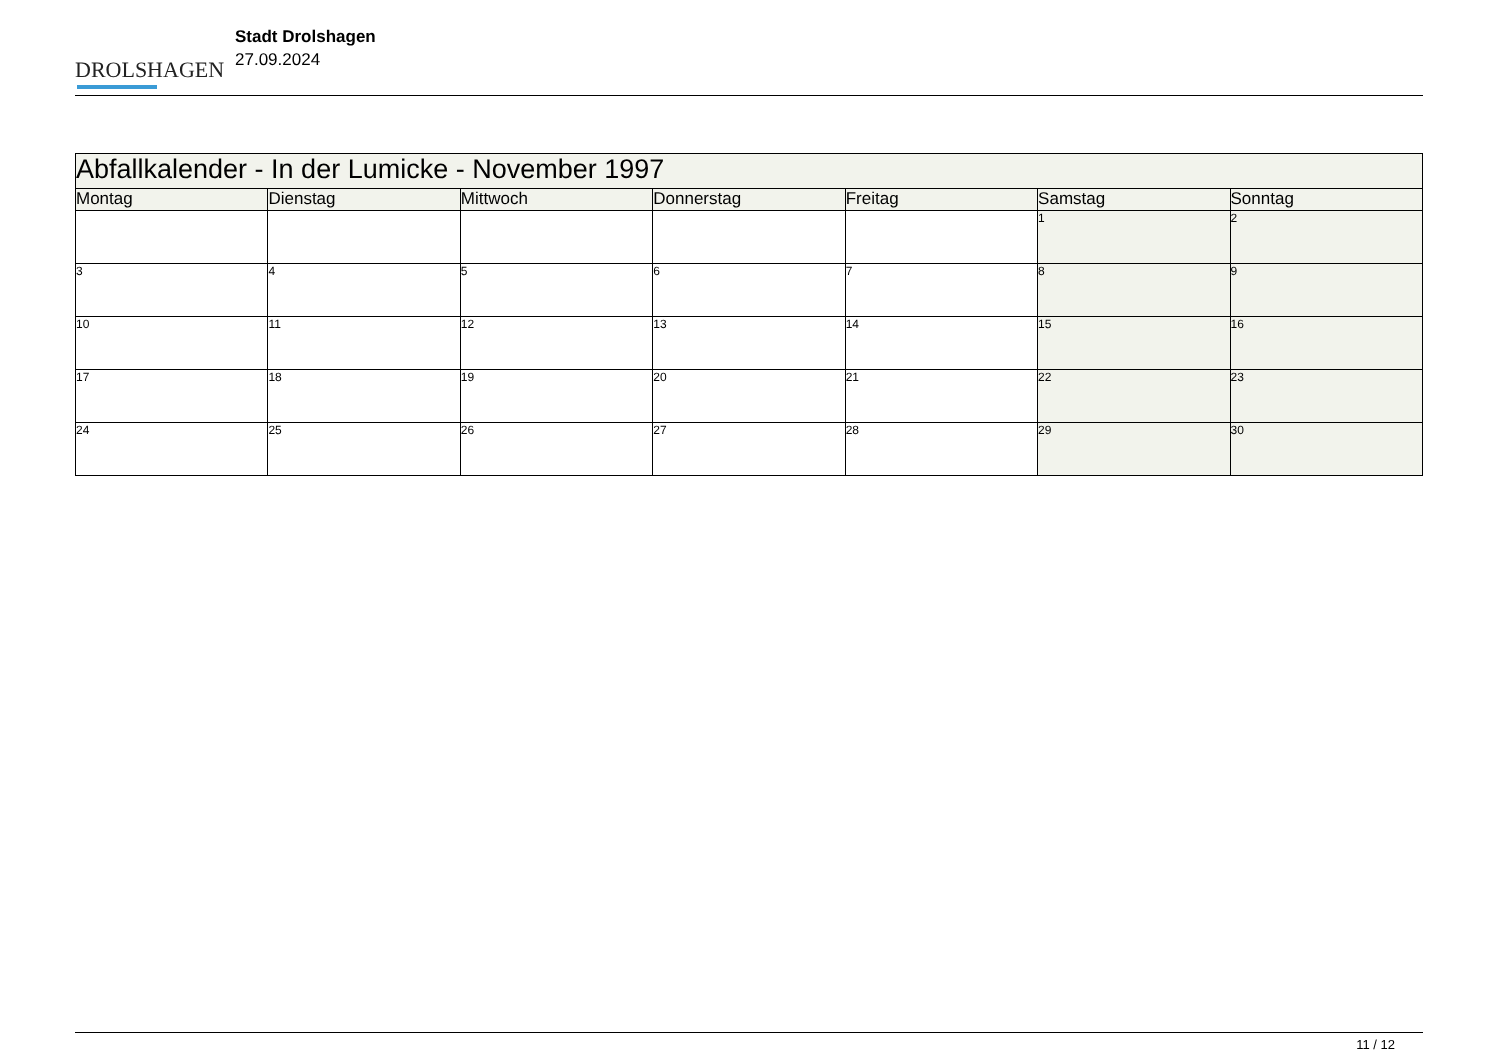DROLSHAGEN
Stadt Drolshagen
27.09.2024
| Abfallkalender - In der Lumicke - November 1997 | | | | | | |
| Montag | Dienstag | Mittwoch | Donnerstag | Freitag | Samstag | Sonntag |
| | | | | | 1 | 2 |
| 3 | 4 | 5 | 6 | 7 | 8 | 9 |
| 10 | 11 | 12 | 13 | 14 | 15 | 16 |
| 17 | 18 | 19 | 20 | 21 | 22 | 23 |
| 24 | 25 | 26 | 27 | 28 | 29 | 30 |
11 / 12